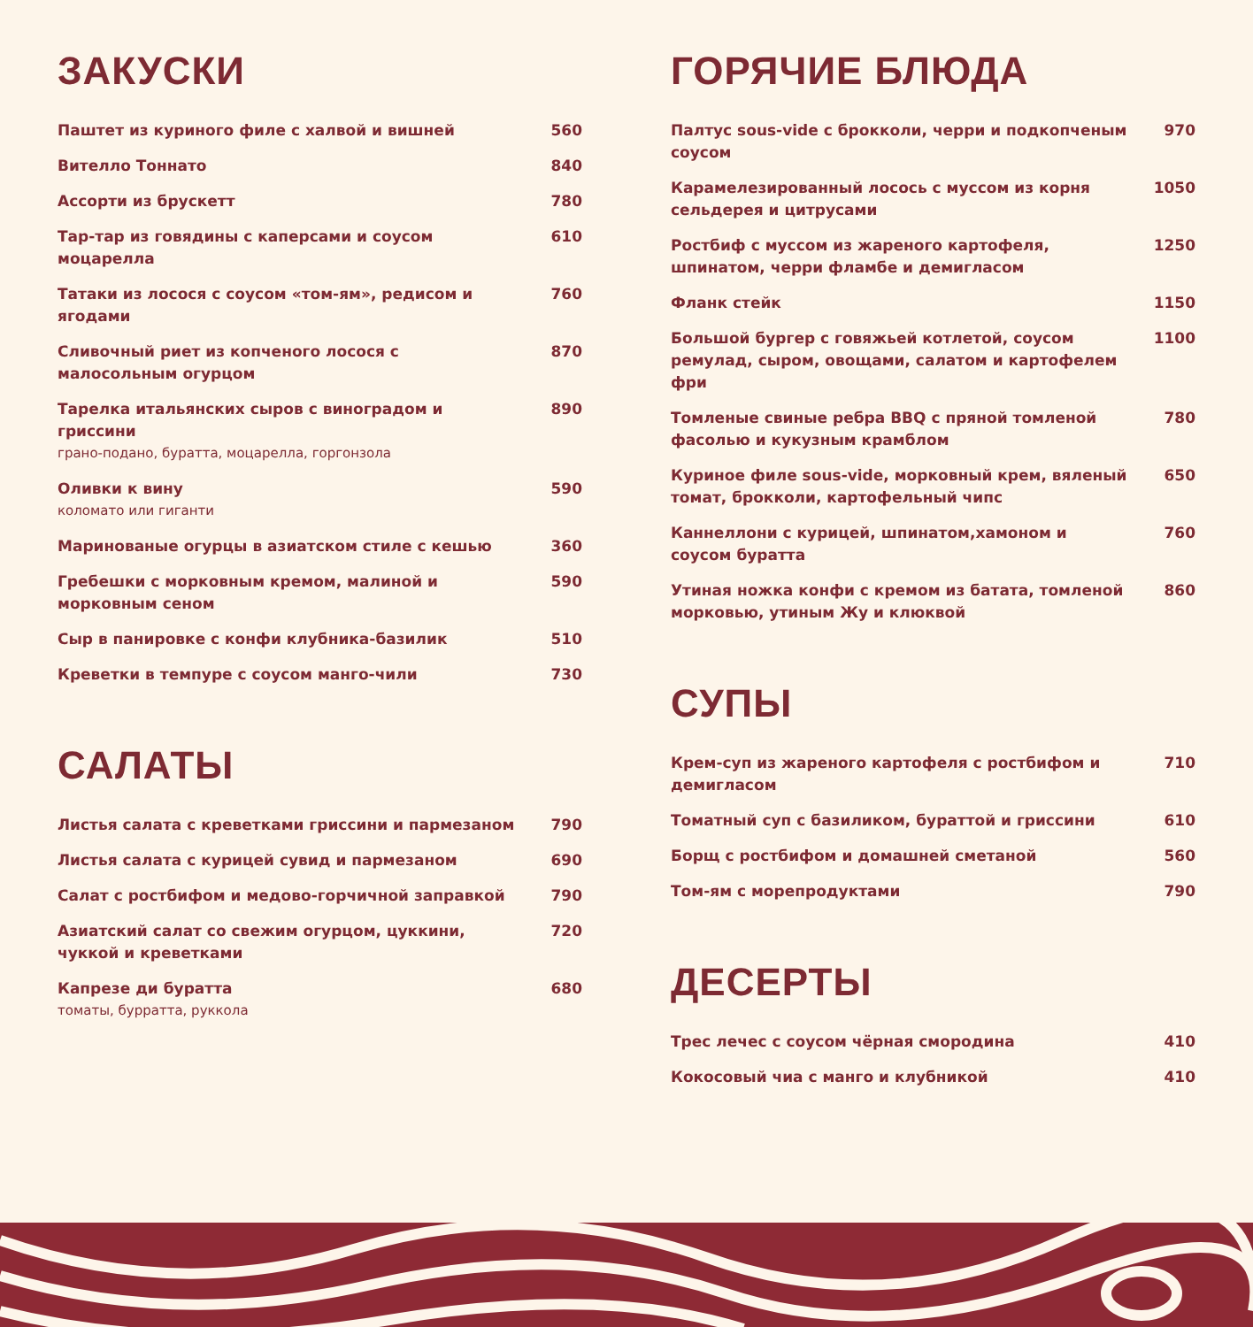ЗАКУСКИ
Паштет из куриного филе с халвой и вишней 560
Вителло Тоннато 840
Ассорти из брускетт 780
Тар-тар из говядины с каперсами и соусом моцарелла 610
Татаки из лосося с соусом «том-ям», редисом и ягодами 760
Сливочный риет из копченого лосося с малосольным огурцом 870
Тарелка итальянских сыров с виноградом и гриссини
грано-подано, буратта, моцарелла, горгонзола 890
Оливки к вину
коломато или гиганти 590
Маринованые огурцы в азиатском стиле с кешью 360
Гребешки с морковным кремом, малиной и морковным сеном 590
Сыр в панировке с конфи клубника-базилик 510
Креветки в темпуре с соусом манго-чили 730
САЛАТЫ
Листья салата с креветками гриссини и пармезаном 790
Листья салата с курицей сувид и пармезаном 690
Салат с ростбифом и медово-горчичной заправкой 790
Азиатский салат со свежим огурцом, цуккини, чуккой и креветками 720
Капрезе ди буратта
томаты, бурратта, руккола 680
ГОРЯЧИЕ БЛЮДА
Палтус sous-vide с брокколи, черри и подкопченым соусом 970
Карамелезированный лосось с муссом из корня сельдерея и цитрусами 1050
Ростбиф с муссом из жареного картофеля, шпинатом, черри фламбе и демигласом 1250
Фланк стейк 1150
Большой бургер с говяжьей котлетой, соусом ремулад, сыром, овощами, салатом и картофелем фри 1100
Томленые свиные ребра BBQ с пряной томленой фасолью и кукузным крамблом 780
Куриное филе sous-vide, морковный крем, вяленый томат, брокколи, картофельный чипс 650
Каннеллони с курицей, шпинатом,хамоном и соусом буратта 760
Утиная ножка конфи с кремом из батата, томленой морковью, утиным Жу и клюквой 860
СУПЫ
Крем-суп из жареного картофеля с ростбифом и демигласом 710
Томатный суп с базиликом, бураттой и гриссини 610
Борщ с ростбифом и домашней сметаной 560
Том-ям с морепродуктами 790
ДЕСЕРТЫ
Трес лечес с соусом чёрная смородина 410
Кокосовый чиа с манго и клубникой 410